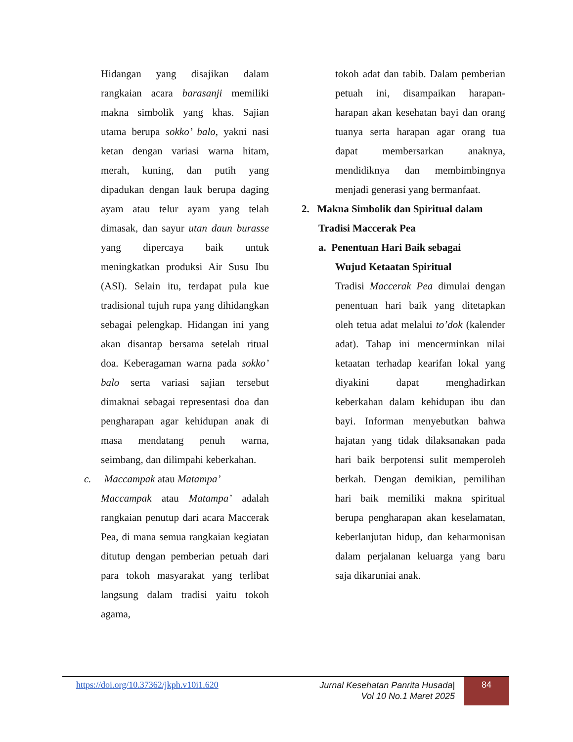Hidangan yang disajikan dalam rangkaian acara barasanji memiliki makna simbolik yang khas. Sajian utama berupa sokko’ balo, yakni nasi ketan dengan variasi warna hitam, merah, kuning, dan putih yang dipadukan dengan lauk berupa daging ayam atau telur ayam yang telah dimasak, dan sayur utan daun burasse yang dipercaya baik untuk meningkatkan produksi Air Susu Ibu (ASI). Selain itu, terdapat pula kue tradisional tujuh rupa yang dihidangkan sebagai pelengkap. Hidangan ini yang akan disantap bersama setelah ritual doa. Keberagaman warna pada sokko’ balo serta variasi sajian tersebut dimaknai sebagai representasi doa dan pengharapan agar kehidupan anak di masa mendatang penuh warna, seimbang, dan dilimpahi keberkahan.
c. Maccampak atau Matampa’
Maccampak atau Matampa’ adalah rangkaian penutup dari acara Maccerak Pea, di mana semua rangkaian kegiatan ditutup dengan pemberian petuah dari para tokoh masyarakat yang terlibat langsung dalam tradisi yaitu tokoh agama,
tokoh adat dan tabib. Dalam pemberian petuah ini, disampaikan harapan-harapan akan kesehatan bayi dan orang tuanya serta harapan agar orang tua dapat membersarkan anaknya, mendidiknya dan membimbingnya menjadi generasi yang bermanfaat.
2. Makna Simbolik dan Spiritual dalam
Tradisi Maccerak Pea
a. Penentuan Hari Baik sebagai
Wujud Ketaatan Spiritual
Tradisi Maccerak Pea dimulai dengan penentuan hari baik yang ditetapkan oleh tetua adat melalui to’dok (kalender adat). Tahap ini mencerminkan nilai ketaatan terhadap kearifan lokal yang diyakini dapat menghadirkan keberkahan dalam kehidupan ibu dan bayi. Informan menyebutkan bahwa hajatan yang tidak dilaksanakan pada hari baik berpotensi sulit memperoleh berkah. Dengan demikian, pemilihan hari baik memiliki makna spiritual berupa pengharapan akan keselamatan, keberlanjutan hidup, dan keharmonisan dalam perjalanan keluarga yang baru saja dikaruniai anak.
https://doi.org/10.37362/jkph.v10i1.620
Jurnal Kesehatan Panrita Husada|
Vol 10 No.1 Maret 2025
84